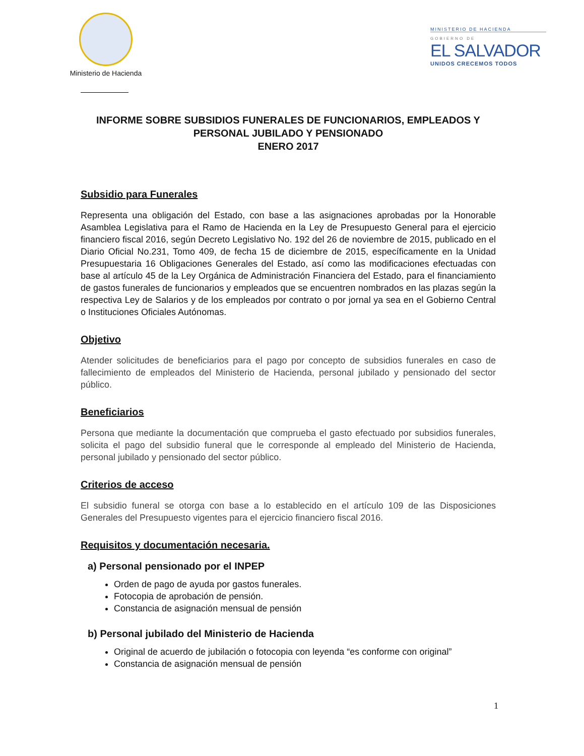Ministerio de Hacienda
MINISTERIO DE HACIENDA
GOBIERNO DE
EL SALVADOR
UNIDOS CRECEMOS TODOS
INFORME SOBRE SUBSIDIOS FUNERALES DE FUNCIONARIOS, EMPLEADOS Y PERSONAL JUBILADO Y PENSIONADO
ENERO 2017
Subsidio para Funerales
Representa una obligación del Estado, con base a las asignaciones aprobadas por la Honorable Asamblea Legislativa para el Ramo de Hacienda en la Ley de Presupuesto General para el ejercicio financiero fiscal 2016, según Decreto Legislativo No. 192 del 26 de noviembre de 2015, publicado en el Diario Oficial No.231, Tomo 409, de fecha 15 de diciembre de 2015, específicamente en la Unidad Presupuestaria 16 Obligaciones Generales del Estado, así como las modificaciones efectuadas con base al artículo 45 de la Ley Orgánica de Administración Financiera del Estado, para el financiamiento de gastos funerales de funcionarios y empleados que se encuentren nombrados en las plazas según la respectiva Ley de Salarios y de los empleados por contrato o por jornal ya sea en el Gobierno Central o Instituciones Oficiales Autónomas.
Objetivo
Atender solicitudes de beneficiarios para el pago por concepto de subsidios funerales en caso de fallecimiento de empleados del Ministerio de Hacienda, personal jubilado y pensionado del sector público.
Beneficiarios
Persona que mediante la documentación que comprueba el gasto efectuado por subsidios funerales, solicita el pago del subsidio funeral que le corresponde al empleado del Ministerio de Hacienda, personal jubilado y pensionado del sector público.
Criterios de acceso
El subsidio funeral se otorga con base a lo establecido en el artículo 109 de las Disposiciones Generales del Presupuesto vigentes para el ejercicio financiero fiscal 2016.
Requisitos y documentación necesaria.
a) Personal pensionado por el INPEP
Orden de pago de ayuda por gastos funerales.
Fotocopia de aprobación de pensión.
Constancia de asignación mensual de pensión
b) Personal jubilado del Ministerio de Hacienda
Original de acuerdo de jubilación o fotocopia con leyenda “es conforme con original”
Constancia de asignación mensual de pensión
1